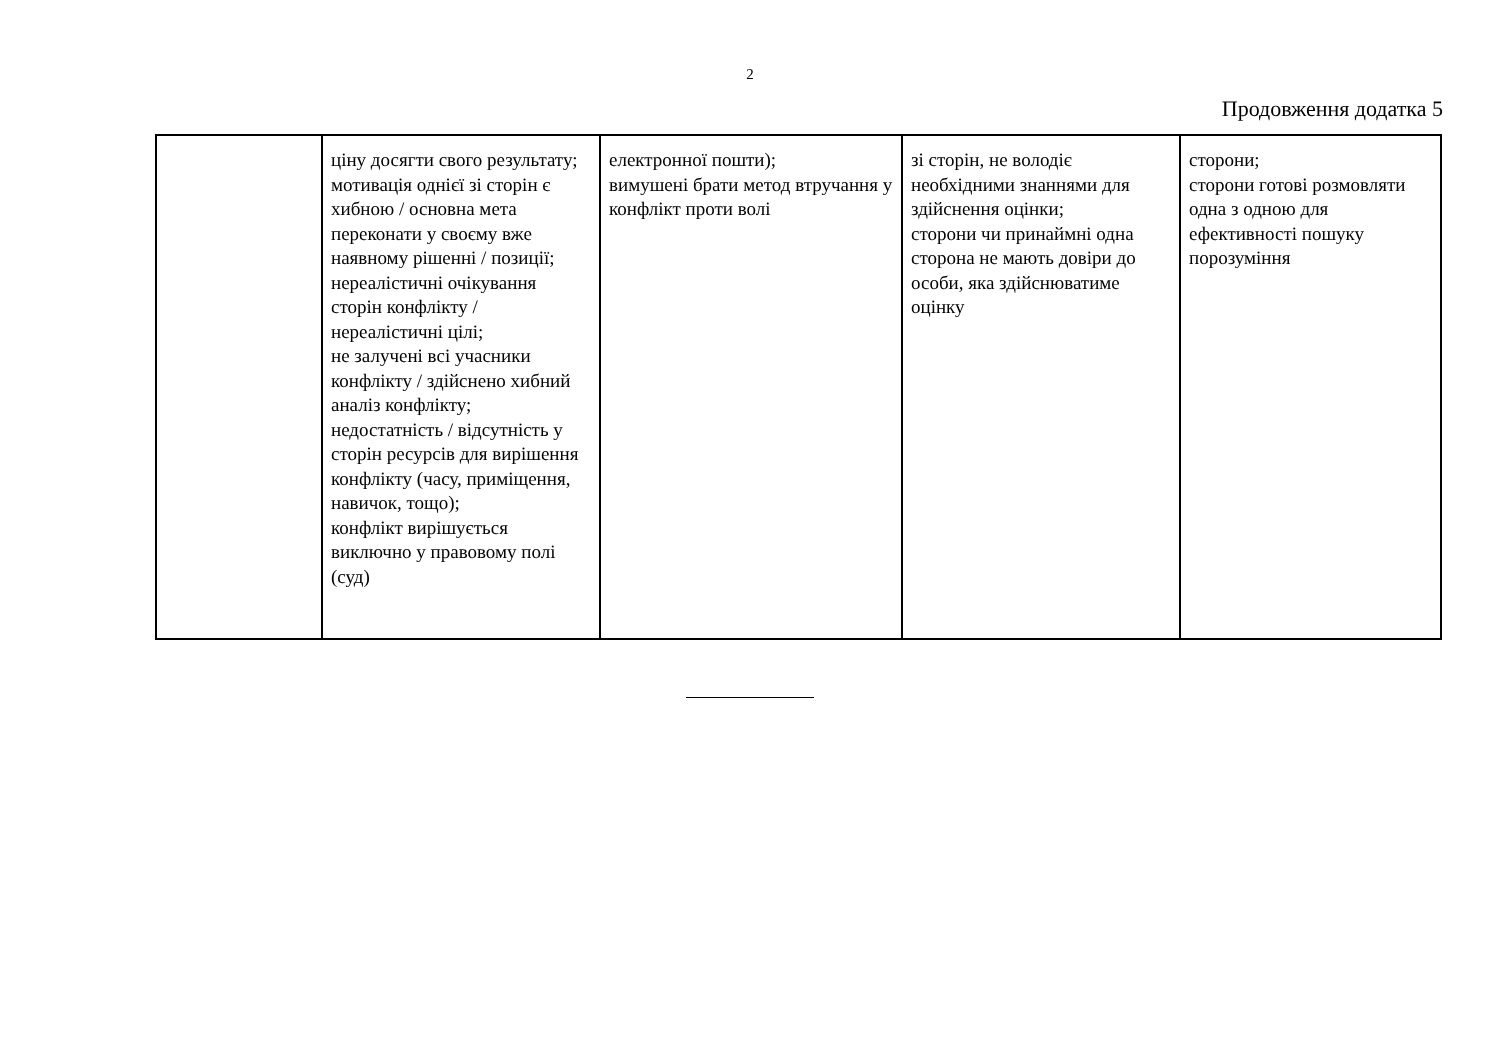2
Продовження додатка 5
| | ціну досягти свого результату; мотивація однієї зі сторін є хибною / основна мета переконати у своєму вже наявному рішенні / позиції; нереалістичні очікування сторін конфлікту / нереалістичні цілі; не залучені всі учасники конфлікту / здійснено хибний аналіз конфлікту; недостатність / відсутність у сторін ресурсів для вирішення конфлікту (часу, приміщення, навичок, тощо); конфлікт вирішується виключно у правовому полі (суд) | електронної пошти); вимушені брати метод втручання у конфлікт проти волі | зі сторін, не володіє необхідними знаннями для здійснення оцінки; сторони чи принаймні одна сторона не мають довіри до особи, яка здійснюватиме оцінку | сторони; сторони готові розмовляти одна з одною для ефективності пошуку порозуміння |